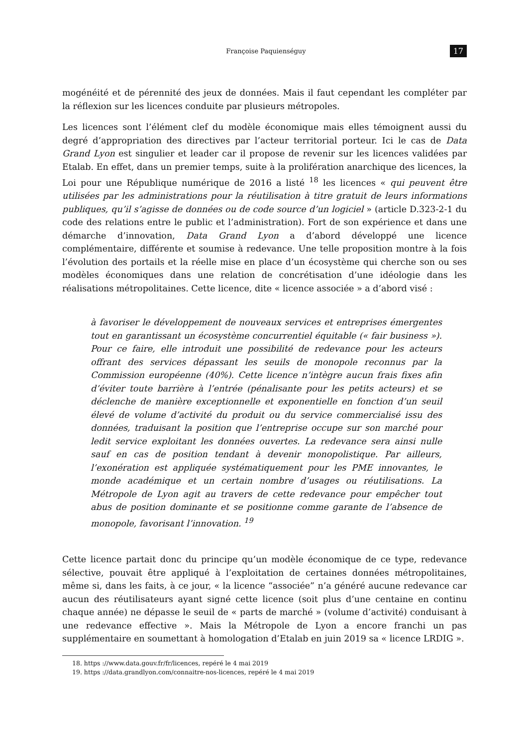Françoise Paquienséguy 17
mogénéité et de pérennité des jeux de données. Mais il faut cependant les compléter par la réflexion sur les licences conduite par plusieurs métropoles.
Les licences sont l’élément clef du modèle économique mais elles témoignent aussi du degré d’appropriation des directives par l’acteur territorial porteur. Ici le cas de Data Grand Lyon est singulier et leader car il propose de revenir sur les licences validées par Etalab. En effet, dans un premier temps, suite à la prolifération anarchique des licences, la Loi pour une République numérique de 2016 a listé <sup>18</sup> les licences « qui peuvent être utilisées par les administrations pour la réutilisation à titre gratuit de leurs informations publiques, qu’il s’agisse de données ou de code source d’un logiciel » (article D.323-2-1 du code des relations entre le public et l’administration). Fort de son expérience et dans une démarche d’innovation, Data Grand Lyon a d’abord développé une licence complémentaire, différente et soumise à redevance. Une telle proposition montre à la fois l’évolution des portails et la réelle mise en place d’un écosystème qui cherche son ou ses modèles économiques dans une relation de concrétisation d’une idéologie dans les réalisations métropolitaines. Cette licence, dite « licence associée » a d’abord visé :
à favoriser le développement de nouveaux services et entreprises émergentes tout en garantissant un écosystème concurrentiel équitable (« fair business »). Pour ce faire, elle introduit une possibilité de redevance pour les acteurs offrant des services dépassant les seuils de monopole reconnus par la Commission européenne (40%). Cette licence n’intègre aucun frais fixes afin d’éviter toute barrière à l’entrée (pénalisante pour les petits acteurs) et se déclenche de manière exceptionnelle et exponentielle en fonction d’un seuil élevé de volume d’activité du produit ou du service commercialisé issu des données, traduisant la position que l’entreprise occupe sur son marché pour ledit service exploitant les données ouvertes. La redevance sera ainsi nulle sauf en cas de position tendant à devenir monopolistique. Par ailleurs, l’exonération est appliquée systématiquement pour les PME innovantes, le monde académique et un certain nombre d’usages ou réutilisations. La Métropole de Lyon agit au travers de cette redevance pour empêcher tout abus de position dominante et se positionne comme garante de l’absence de monopole, favorisant l’innovation. <sup>19</sup>
Cette licence partait donc du principe qu’un modèle économique de ce type, redevance sélective, pouvait être appliqué à l’exploitation de certaines données métropolitaines, même si, dans les faits, à ce jour, « la licence “associée” n’a généré aucune redevance car aucun des réutilisateurs ayant signé cette licence (soit plus d’une centaine en continu chaque année) ne dépasse le seuil de « parts de marché » (volume d’activité) conduisant à une redevance effective ». Mais la Métropole de Lyon a encore franchi un pas supplémentaire en soumettant à homologation d’Etalab en juin 2019 sa « licence LRDIG ».
18. https ://www.data.gouv.fr/fr/licences, repéré le 4 mai 2019
19. https ://data.grandlyon.com/connaitre-nos-licences, repéré le 4 mai 2019